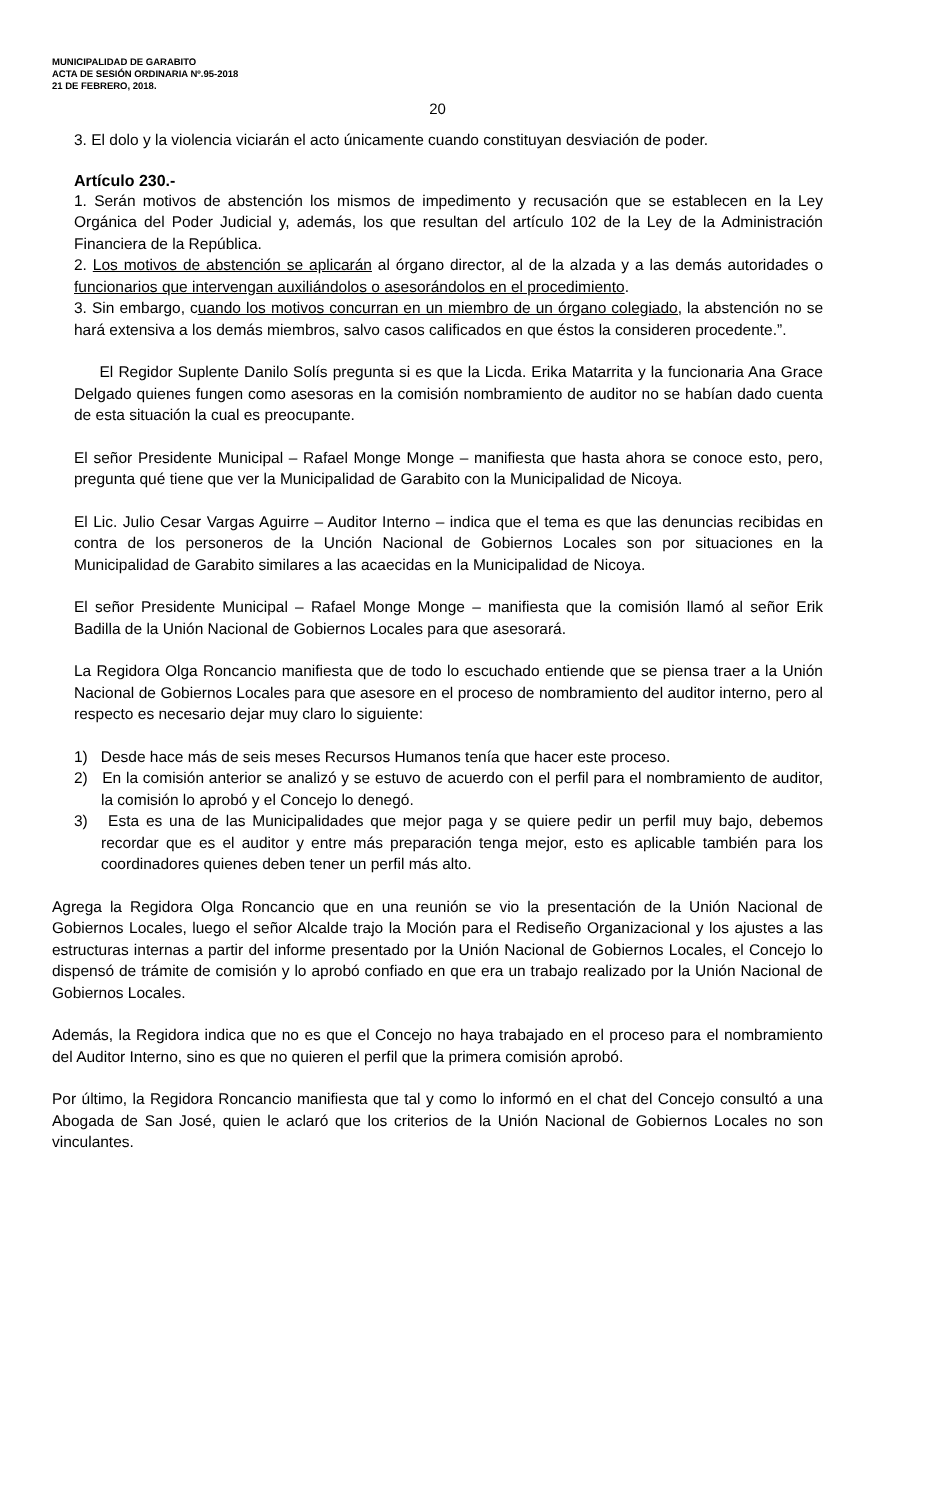MUNICIPALIDAD DE GARABITO
ACTA DE SESIÓN ORDINARIA Nº.95-2018
21 DE FEBRERO, 2018.
20
3. El dolo y la violencia viciarán el acto únicamente cuando constituyan desviación de poder.
Artículo 230.-
1. Serán motivos de abstención los mismos de impedimento y recusación que se establecen en la Ley Orgánica del Poder Judicial y, además, los que resultan del artículo 102 de la Ley de la Administración Financiera de la República.
2. Los motivos de abstención se aplicarán al órgano director, al de la alzada y a las demás autoridades o funcionarios que intervengan auxiliándolos o asesorándolos en el procedimiento.
3. Sin embargo, cuando los motivos concurran en un miembro de un órgano colegiado, la abstención no se hará extensiva a los demás miembros, salvo casos calificados en que éstos la consideren procedente.”.
El Regidor Suplente Danilo Solís pregunta si es que la Licda. Erika Matarrita y la funcionaria Ana Grace Delgado quienes fungen como asesoras en la comisión nombramiento de auditor no se habían dado cuenta de esta situación la cual es preocupante.
El señor Presidente Municipal – Rafael Monge Monge – manifiesta que hasta ahora se conoce esto, pero, pregunta qué tiene que ver la Municipalidad de Garabito con la Municipalidad de Nicoya.
El Lic. Julio Cesar Vargas Aguirre – Auditor Interno – indica que el tema es que las denuncias recibidas en contra de los personeros de la Unción Nacional de Gobiernos Locales son por situaciones en la Municipalidad de Garabito similares a las acaecidas en la Municipalidad de Nicoya.
El señor Presidente Municipal – Rafael Monge Monge – manifiesta que la comisión llamó al señor Erik Badilla de la Unión Nacional de Gobiernos Locales para que asesorará.
La Regidora Olga Roncancio manifiesta que de todo lo escuchado entiende que se piensa traer a la Unión Nacional de Gobiernos Locales para que asesore en el proceso de nombramiento del auditor interno, pero al respecto es necesario dejar muy claro lo siguiente:
1) Desde hace más de seis meses Recursos Humanos tenía que hacer este proceso.
2) En la comisión anterior se analizó y se estuvo de acuerdo con el perfil para el nombramiento de auditor, la comisión lo aprobó y el Concejo lo denegó.
3) Esta es una de las Municipalidades que mejor paga y se quiere pedir un perfil muy bajo, debemos recordar que es el auditor y entre más preparación tenga mejor, esto es aplicable también para los coordinadores quienes deben tener un perfil más alto.
Agrega la Regidora Olga Roncancio que en una reunión se vio la presentación de la Unión Nacional de Gobiernos Locales, luego el señor Alcalde trajo la Moción para el Rediseño Organizacional y los ajustes a las estructuras internas a partir del informe presentado por la Unión Nacional de Gobiernos Locales, el Concejo lo dispensó de trámite de comisión y lo aprobó confiado en que era un trabajo realizado por la Unión Nacional de Gobiernos Locales.
Además, la Regidora indica que no es que el Concejo no haya trabajado en el proceso para el nombramiento del Auditor Interno, sino es que no quieren el perfil que la primera comisión aprobó.
Por último, la Regidora Roncancio manifiesta que tal y como lo informó en el chat del Concejo consultó a una Abogada de San José, quien le aclaró que los criterios de la Unión Nacional de Gobiernos Locales no son vinculantes.